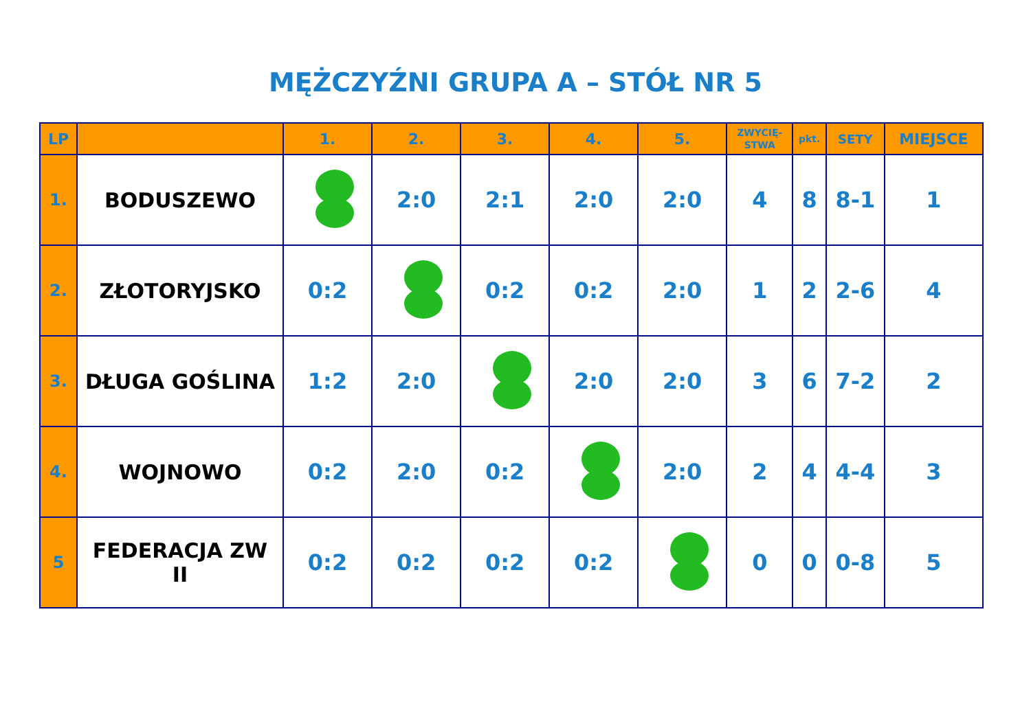MĘŻCZYŹNI GRUPA A – STÓŁ NR 5
| LP | | 1. | 2. | 3. | 4. | 5. | ZWYCIĘ- STWA | pkt. | SETY | MIEJSCE |
| --- | --- | --- | --- | --- | --- | --- | --- | --- | --- | --- |
| 1. | BODUSZEWO | | 2:0 | 2:1 | 2:0 | 2:0 | 4 | 8 | 8-1 | 1 |
| 2. | ZŁOTORYJSKO | 0:2 | | 0:2 | 0:2 | 2:0 | 1 | 2 | 2-6 | 4 |
| 3. | DŁUGA GOŚLINA | 1:2 | 2:0 | | 2:0 | 2:0 | 3 | 6 | 7-2 | 2 |
| 4. | WOJNOWO | 0:2 | 2:0 | 0:2 | | 2:0 | 2 | 4 | 4-4 | 3 |
| 5 | FEDERACJA ZW II | 0:2 | 0:2 | 0:2 | 0:2 | | 0 | 0 | 0-8 | 5 |